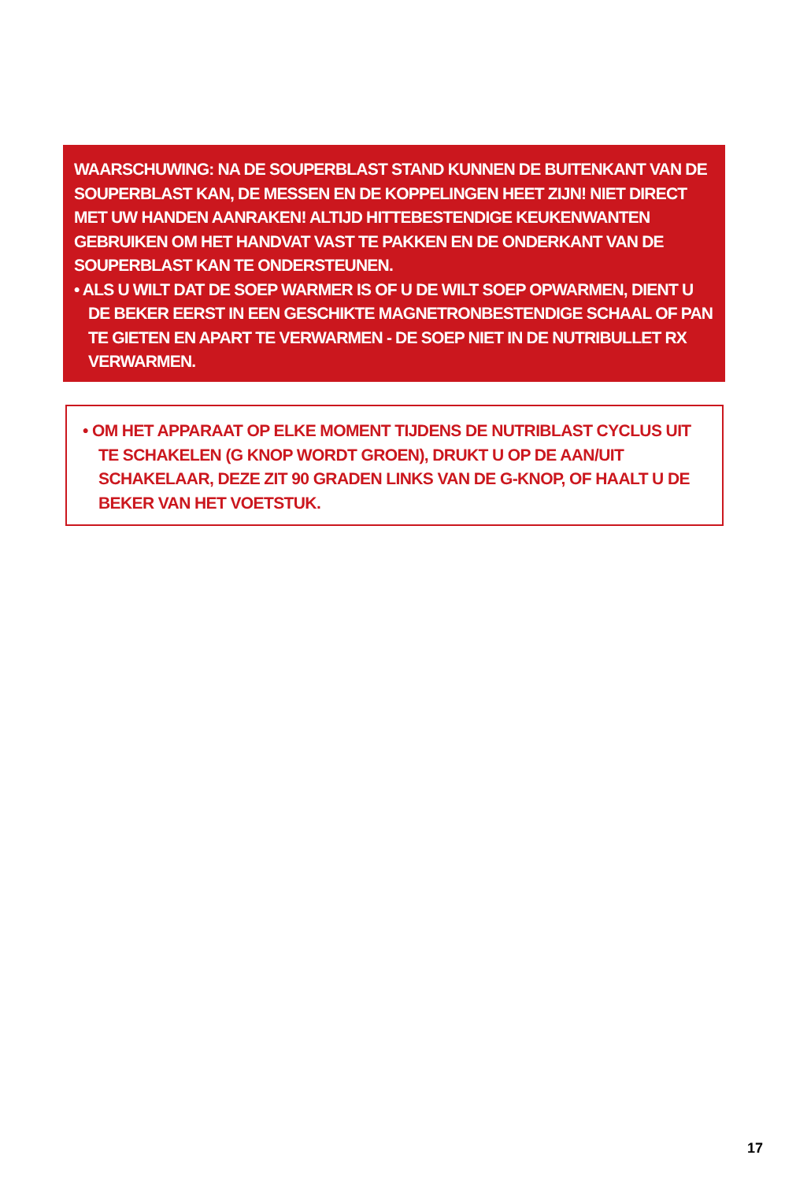WAARSCHUWING: NA DE SOUPERBLAST STAND KUNNEN DE BUITENKANT VAN DE SOUPERBLAST KAN, DE MESSEN EN DE KOPPELINGEN HEET ZIJN! NIET DIRECT MET UW HANDEN AANRAKEN! ALTIJD HITTEBESTENDIGE KEUKENWANTEN GEBRUIKEN OM HET HANDVAT VAST TE PAKKEN EN DE ONDERKANT VAN DE SOUPERBLAST KAN TE ONDERSTEUNEN.
• ALS U WILT DAT DE SOEP WARMER IS OF U DE WILT SOEP OPWARMEN, DIENT U DE BEKER EERST IN EEN GESCHIKTE MAGNETRONBESTENDIGE SCHAAL OF PAN TE GIETEN EN APART TE VERWARMEN - DE SOEP NIET IN DE NUTRIBULLET RX VERWARMEN.
• OM HET APPARAAT OP ELKE MOMENT TIJDENS DE NUTRIBLAST CYCLUS UIT TE SCHAKELEN (G KNOP WORDT GROEN), DRUKT U OP DE AAN/UIT SCHAKELAAR, DEZE ZIT 90 GRADEN LINKS VAN DE G-KNOP, OF HAALT U DE BEKER VAN HET VOETSTUK.
17